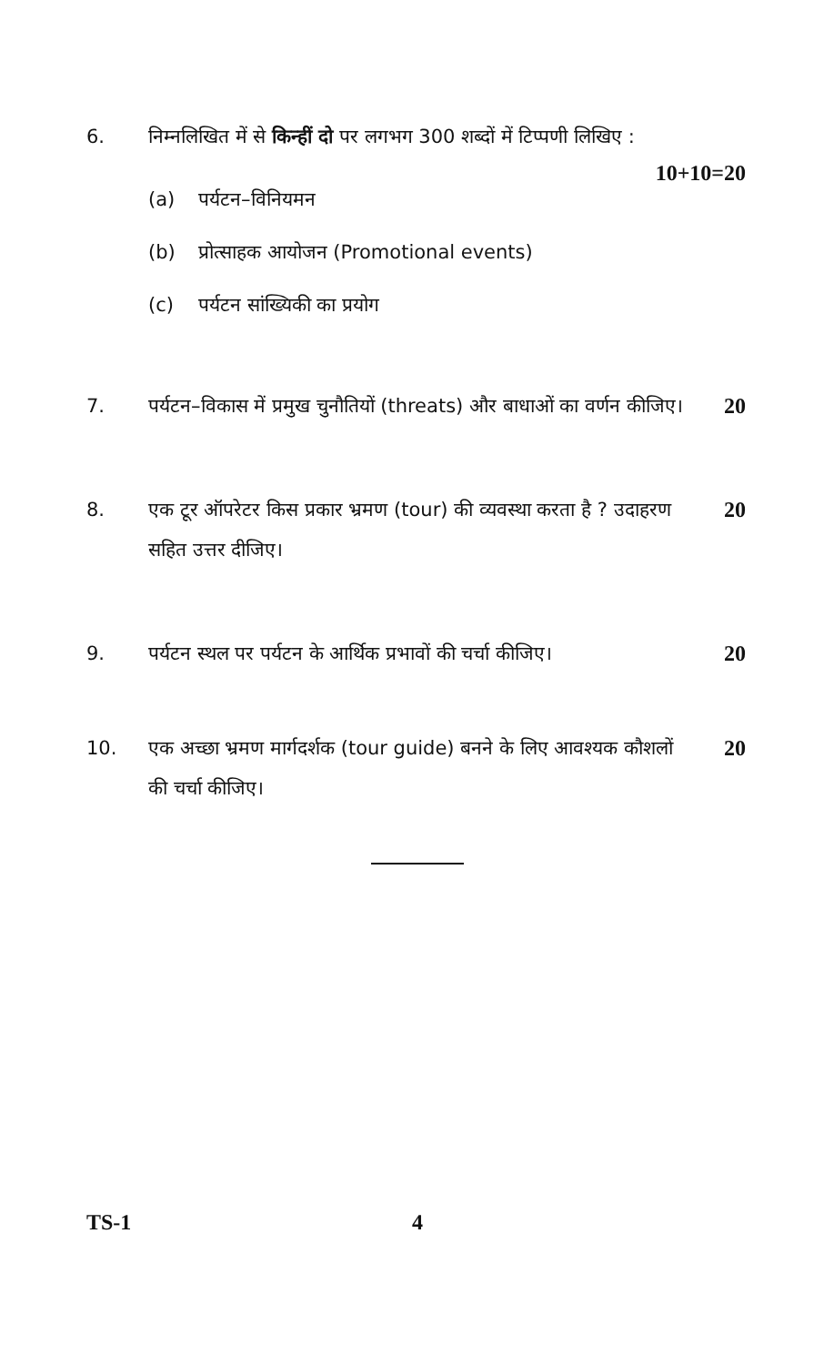6. निम्नलिखित में से किन्हीं दो पर लगभग 300 शब्दों में टिप्पणी लिखिए :
10+10=20
(a) पर्यटन–विनियमन
(b) प्रोत्साहक आयोजन (Promotional events)
(c) पर्यटन सांख्यिकी का प्रयोग
7. पर्यटन–विकास में प्रमुख चुनौतियों (threats) और बाधाओं का वर्णन कीजिए।
20
8. एक टूर ऑपरेटर किस प्रकार भ्रमण (tour) की व्यवस्था करता है ? उदाहरण सहित उत्तर दीजिए।
20
9. पर्यटन स्थल पर पर्यटन के आर्थिक प्रभावों की चर्चा कीजिए।
20
10. एक अच्छा भ्रमण मार्गदर्शक (tour guide) बनने के लिए आवश्यक कौशलों की चर्चा कीजिए।
20
TS-1 4